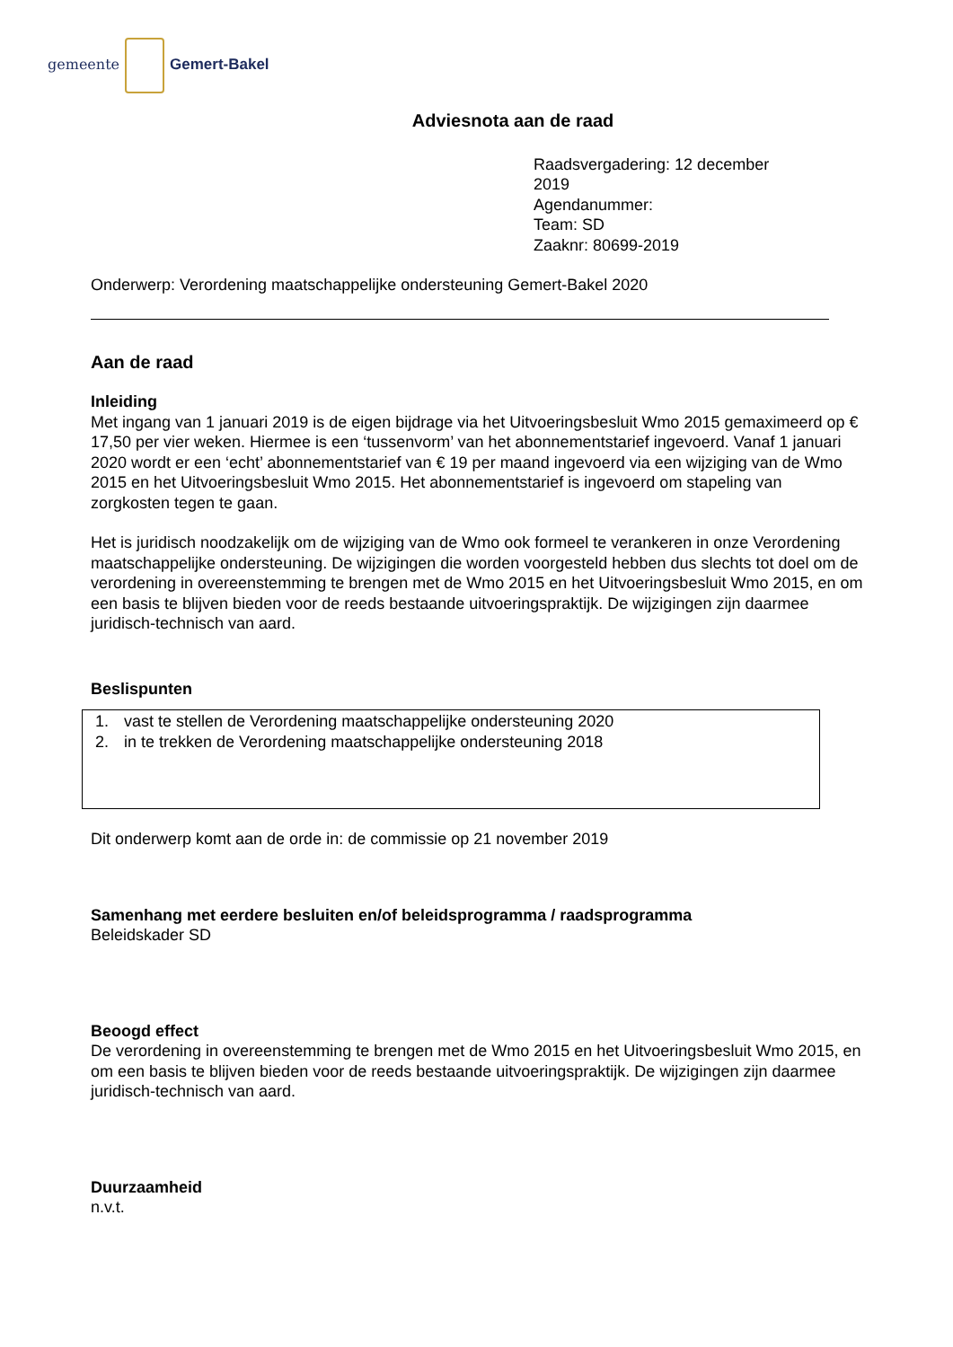gemeente Gemert-Bakel
Adviesnota aan de raad
Raadsvergadering: 12 december 2019
Agendanummer:
Team: SD
Zaaknr: 80699-2019
Onderwerp: Verordening maatschappelijke ondersteuning Gemert-Bakel 2020
Aan de raad
Inleiding
Met ingang van 1 januari 2019 is de eigen bijdrage via het Uitvoeringsbesluit Wmo 2015 gemaximeerd op € 17,50 per vier weken. Hiermee is een ‘tussenvorm’ van het abonnementstarief ingevoerd. Vanaf 1 januari 2020 wordt er een ‘echt’ abonnementstarief van € 19 per maand ingevoerd via een wijziging van de Wmo 2015 en het Uitvoeringsbesluit Wmo 2015. Het abonnementstarief is ingevoerd om stapeling van zorgkosten tegen te gaan.
Het is juridisch noodzakelijk om de wijziging van de Wmo ook formeel te verankeren in onze Verordening maatschappelijke ondersteuning. De wijzigingen die worden voorgesteld hebben dus slechts tot doel om de verordening in overeenstemming te brengen met de Wmo 2015 en het Uitvoeringsbesluit Wmo 2015, en om een basis te blijven bieden voor de reeds bestaande uitvoeringspraktijk. De wijzigingen zijn daarmee juridisch-technisch van aard.
Beslispunten
1. vast te stellen de Verordening maatschappelijke ondersteuning 2020
2. in te trekken de Verordening maatschappelijke ondersteuning 2018
Dit onderwerp komt aan de orde in: de commissie op 21 november 2019
Samenhang met eerdere besluiten en/of beleidsprogramma / raadsprogramma
Beleidskader SD
Beoogd effect
De verordening in overeenstemming te brengen met de Wmo 2015 en het Uitvoeringsbesluit Wmo 2015, en om een basis te blijven bieden voor de reeds bestaande uitvoeringspraktijk. De wijzigingen zijn daarmee juridisch-technisch van aard.
Duurzaamheid
n.v.t.